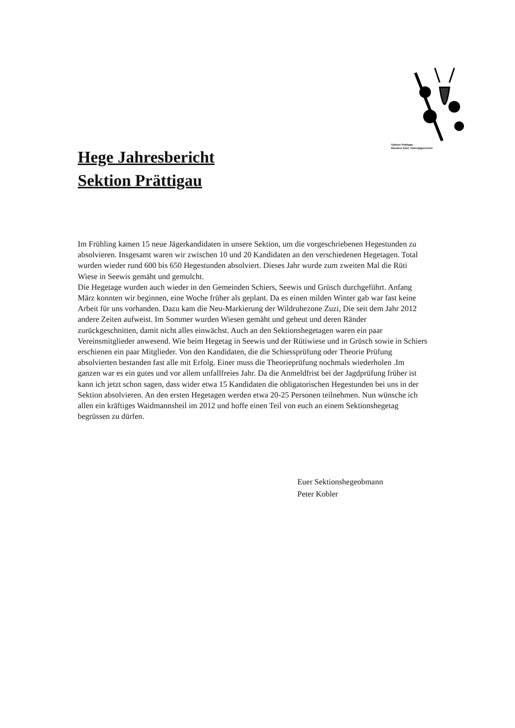Sektion Prättigau
Bündner Kant. Patentjägerverein
Hege Jahresbericht
Sektion Prättigau
Im Frühling kamen 15 neue Jägerkandidaten in unsere Sektion, um die vorgeschriebenen Hegestunden zu absolvieren. Insgesamt waren wir zwischen 10 und 20 Kandidaten an den verschiedenen Hegetagen. Total wurden wieder rund 600 bis 650 Hegestunden absolviert. Dieses Jahr wurde zum zweiten Mal die Rüti Wiese in Seewis gemäht und gemulcht.
Die Hegetage wurden auch wieder in den Gemeinden Schiers, Seewis und Grüsch durchgeführt. Anfang März konnten wir beginnen, eine Woche früher als geplant. Da es einen milden Winter gab war fast keine Arbeit für uns vorhanden. Dazu kam die Neu-Markierung der Wildruhezone Zuzi, Die seit dem Jahr 2012 andere Zeiten aufweist. Im Sommer wurden Wiesen gemäht und geheut und deren Ränder zurückgeschnitten, damit nicht alles einwächst. Auch an den Sektionshegetagen waren ein paar Vereinsmitglieder anwesend. Wie beim Hegetag in Seewis und der Rütiwiese und in Grüsch sowie in Schiers erschienen ein paar Mitglieder. Von den Kandidaten, die die Schiessprüfung oder Theorie Prüfung absolvierten bestanden fast alle mit Erfolg. Einer muss die Theorieprüfung nochmals wiederholen .Im ganzen war es ein gutes und vor allem unfallfreies Jahr. Da die Anmeldfrist bei der Jagdprüfung früher ist kann ich jetzt schon sagen, dass wider etwa 15 Kandidaten die obligatorischen Hegestunden bei uns in der Sektion absolvieren. An den ersten Hegetagen werden etwa 20-25 Personen teilnehmen. Nun wünsche ich allen ein kräftiges Waidmannsheil im 2012 und hoffe einen Teil von euch an einem Sektionshegetag begrüssen zu dürfen.
Euer Sektionshegeobmann
Peter Kobler